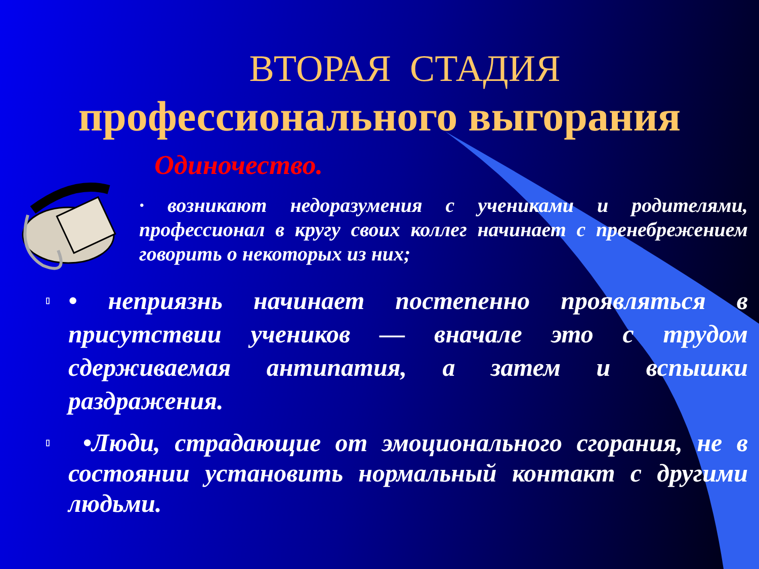ВТОРАЯ СТАДИЯ
профессионального выгорания
Одиночество.
· возникают недоразумения с учениками и родителями, профессионал в кругу своих коллег начинает с пренебрежением говорить о некоторых из них;
▯ • неприязнь начинает постепенно проявляться в присутствии учеников — вначале это с трудом сдерживаемая антипатия, а затем и вспышки раздражения.
▯ •Люди, страдающие от эмоционального сгорания, не в состоянии установить нормальный контакт с другими людьми.